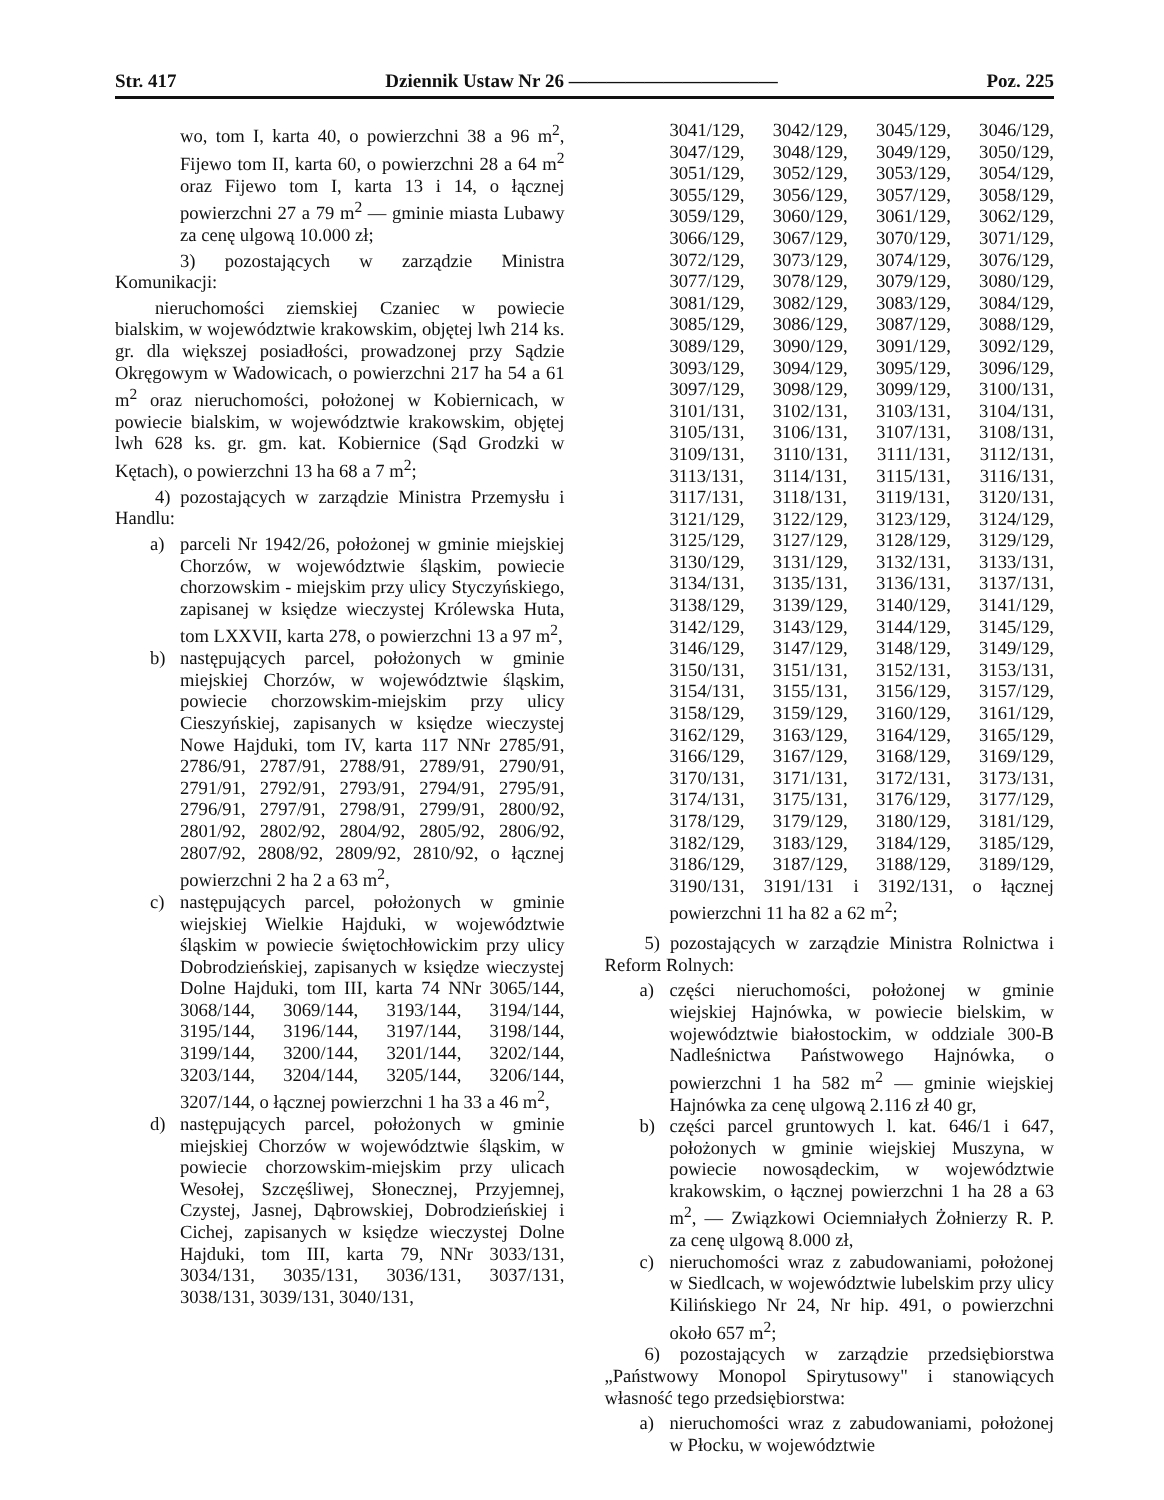Str. 417 Dziennik Ustaw Nr 26 ——————————— Poz. 225
wo, tom I, karta 40, o powierzchni 38 a 96 m<sup>2</sup>, Fijewo tom II, karta 60, o powierzchni 28 a 64 m<sup>2</sup> oraz Fijewo tom I, karta 13 i 14, o łącznej powierzchni 27 a 79 m<sup>2</sup> — gminie miasta Lubawy za cenę ulgową 10.000 zł;
3) pozostających w zarządzie Ministra Komunikacji:
nieruchomości ziemskiej Czaniec w powiecie bialskim, w województwie krakowskim, objętej lwh 214 ks. gr. dla większej posiadłości, prowadzonej przy Sądzie Okręgowym w Wadowicach, o powierzchni 217 ha 54 a 61 m<sup>2</sup> oraz nieruchomości, położonej w Kobiernicach, w powiecie bialskim, w województwie krakowskim, objętej lwh 628 ks. gr. gm. kat. Kobiernice (Sąd Grodzki w Kętach), o powierzchni 13 ha 68 a 7 m<sup>2</sup>;
4) pozostających w zarządzie Ministra Przemysłu i Handlu:
a) parceli Nr 1942/26, położonej w gminie miejskiej Chorzów, w województwie śląskim, powiecie chorzowskim - miejskim przy ulicy Styczyńskiego, zapisanej w księdze wieczystej Królewska Huta, tom LXXVII, karta 278, o powierzchni 13 a 97 m<sup>2</sup>,
b) następujących parcel, położonych w gminie miejskiej Chorzów, w województwie śląskim, powiecie chorzowskim-miejskim przy ulicy Cieszyńskiej, zapisanych w księdze wieczystej Nowe Hajduki, tom IV, karta 117 NNr 2785/91, 2786/91, 2787/91, 2788/91, 2789/91, 2790/91, 2791/91, 2792/91, 2793/91, 2794/91, 2795/91, 2796/91, 2797/91, 2798/91, 2799/91, 2800/92, 2801/92, 2802/92, 2804/92, 2805/92, 2806/92, 2807/92, 2808/92, 2809/92, 2810/92, o łącznej powierzchni 2 ha 2 a 63 m<sup>2</sup>,
c) następujących parcel, położonych w gminie wiejskiej Wielkie Hajduki, w województwie śląskim w powiecie świętochłowickim przy ulicy Dobrodzieńskiej, zapisanych w księdze wieczystej Dolne Hajduki, tom III, karta 74 NNr 3065/144, 3068/144, 3069/144, 3193/144, 3194/144, 3195/144, 3196/144, 3197/144, 3198/144, 3199/144, 3200/144, 3201/144, 3202/144, 3203/144, 3204/144, 3205/144, 3206/144, 3207/144, o łącznej powierzchni 1 ha 33 a 46 m<sup>2</sup>,
d) następujących parcel, położonych w gminie miejskiej Chorzów w województwie śląskim, w powiecie chorzowskim-miejskim przy ulicach Wesołej, Szczęśliwej, Słonecznej, Przyjemnej, Czystej, Jasnej, Dąbrowskiej, Dobrodzieńskiej i Cichej, zapisanych w księdze wieczystej Dolne Hajduki, tom III, karta 79, NNr 3033/131, 3034/131, 3035/131, 3036/131, 3037/131, 3038/131, 3039/131, 3040/131,
3041/129, 3042/129, 3045/129, 3046/129, 3047/129, 3048/129, 3049/129, 3050/129, 3051/129, 3052/129, 3053/129, 3054/129, 3055/129, 3056/129, 3057/129, 3058/129, 3059/129, 3060/129, 3061/129, 3062/129, 3066/129, 3067/129, 3070/129, 3071/129, 3072/129, 3073/129, 3074/129, 3076/129, 3077/129, 3078/129, 3079/129, 3080/129, 3081/129, 3082/129, 3083/129, 3084/129, 3085/129, 3086/129, 3087/129, 3088/129, 3089/129, 3090/129, 3091/129, 3092/129, 3093/129, 3094/129, 3095/129, 3096/129, 3097/129, 3098/129, 3099/129, 3100/131, 3101/131, 3102/131, 3103/131, 3104/131, 3105/131, 3106/131, 3107/131, 3108/131, 3109/131, 3110/131, 3111/131, 3112/131, 3113/131, 3114/131, 3115/131, 3116/131, 3117/131, 3118/131, 3119/131, 3120/131, 3121/129, 3122/129, 3123/129, 3124/129, 3125/129, 3127/129, 3128/129, 3129/129, 3130/129, 3131/129, 3132/131, 3133/131, 3134/131, 3135/131, 3136/131, 3137/131, 3138/129, 3139/129, 3140/129, 3141/129, 3142/129, 3143/129, 3144/129, 3145/129, 3146/129, 3147/129, 3148/129, 3149/129, 3150/131, 3151/131, 3152/131, 3153/131, 3154/131, 3155/131, 3156/129, 3157/129, 3158/129, 3159/129, 3160/129, 3161/129, 3162/129, 3163/129, 3164/129, 3165/129, 3166/129, 3167/129, 3168/129, 3169/129, 3170/131, 3171/131, 3172/131, 3173/131, 3174/131, 3175/131, 3176/129, 3177/129, 3178/129, 3179/129, 3180/129, 3181/129, 3182/129, 3183/129, 3184/129, 3185/129, 3186/129, 3187/129, 3188/129, 3189/129, 3190/131, 3191/131 i 3192/131, o łącznej powierzchni 11 ha 82 a 62 m<sup>2</sup>;
5) pozostających w zarządzie Ministra Rolnictwa i Reform Rolnych:
a) części nieruchomości, położonej w gminie wiejskiej Hajnówka, w powiecie bielskim, w województwie białostockim, w oddziale 300-B Nadleśnictwa Państwowego Hajnówka, o powierzchni 1 ha 582 m<sup>2</sup> — gminie wiejskiej Hajnówka za cenę ulgową 2.116 zł 40 gr,
b) części parcel gruntowych l. kat. 646/1 i 647, położonych w gminie wiejskiej Muszyna, w powiecie nowosądeckim, w województwie krakowskim, o łącznej powierzchni 1 ha 28 a 63 m<sup>2</sup>, — Związkowi Ociemniałych Żołnierzy R. P. za cenę ulgową 8.000 zł,
c) nieruchomości wraz z zabudowaniami, położonej w Siedlcach, w województwie lubelskim przy ulicy Kilińskiego Nr 24, Nr hip. 491, o powierzchni około 657 m<sup>2</sup>;
6) pozostających w zarządzie przedsiębiorstwa „Państwowy Monopol Spirytusowy" i stanowiących własność tego przedsiębiorstwa:
a) nieruchomości wraz z zabudowaniami, położonej w Płocku, w województwie